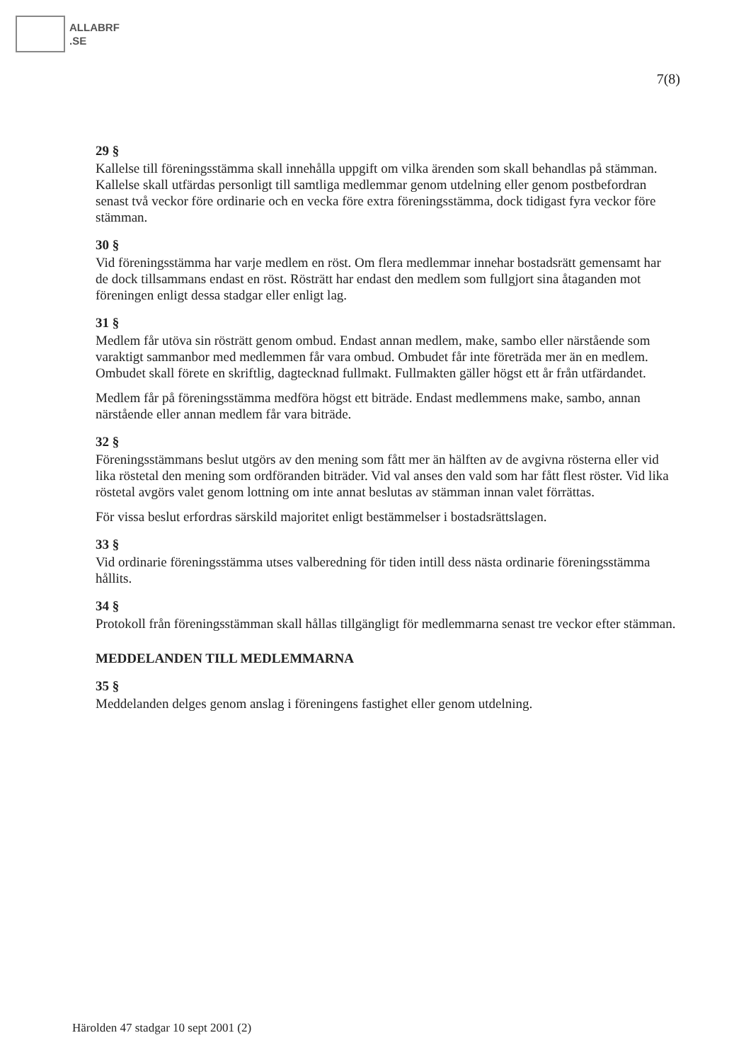ALLABRF
.SE
7(8)
29 §
Kallelse till föreningsstämma skall innehålla uppgift om vilka ärenden som skall behandlas på stämman. Kallelse skall utfärdas personligt till samtliga medlemmar genom utdelning eller genom postbefordran senast två veckor före ordinarie och en vecka före extra föreningsstämma, dock tidigast fyra veckor före stämman.
30 §
Vid föreningsstämma har varje medlem en röst. Om flera medlemmar innehar bostadsrätt gemensamt har de dock tillsammans endast en röst. Rösträtt har endast den medlem som fullgjort sina åtaganden mot föreningen enligt dessa stadgar eller enligt lag.
31 §
Medlem får utöva sin rösträtt genom ombud. Endast annan medlem, make, sambo eller närstående som varaktigt sammanbor med medlemmen får vara ombud. Ombudet får inte företräda mer än en medlem. Ombudet skall förete en skriftlig, dagtecknad fullmakt. Fullmakten gäller högst ett år från utfärdandet.
Medlem får på föreningsstämma medföra högst ett biträde. Endast medlemmens make, sambo, annan närstående eller annan medlem får vara biträde.
32 §
Föreningsstämmans beslut utgörs av den mening som fått mer än hälften av de avgivna rösterna eller vid lika röstetal den mening som ordföranden biträder. Vid val anses den vald som har fått flest röster. Vid lika röstetal avgörs valet genom lottning om inte annat beslutas av stämman innan valet förrättas.
För vissa beslut erfordras särskild majoritet enligt bestämmelser i bostadsrättslagen.
33 §
Vid ordinarie föreningsstämma utses valberedning för tiden intill dess nästa ordinarie föreningsstämma hållits.
34 §
Protokoll från föreningsstämman skall hållas tillgängligt för medlemmarna senast tre veckor efter stämman.
MEDDELANDEN TILL MEDLEMMARNA
35 §
Meddelanden delges genom anslag i föreningens fastighet eller genom utdelning.
Härolden 47 stadgar 10 sept 2001 (2)